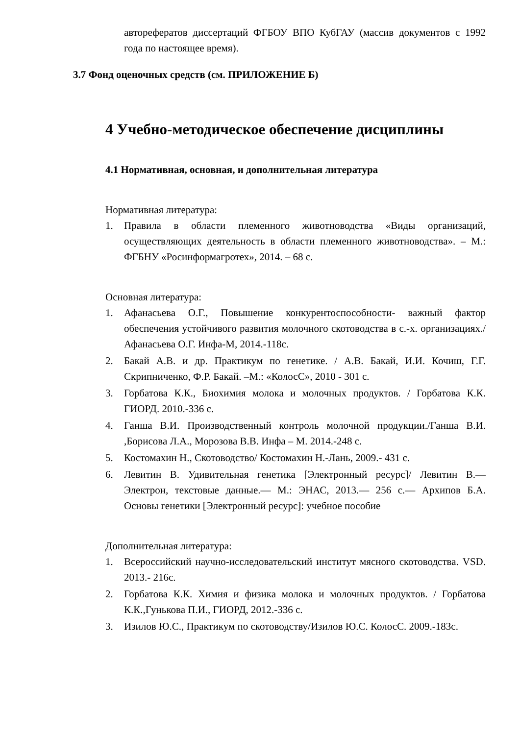авторефератов диссертаций ФГБОУ ВПО КубГАУ (массив документов с 1992 года по настоящее время).
3.7 Фонд оценочных средств (см. ПРИЛОЖЕНИЕ Б)
4 Учебно-методическое обеспечение дисциплины
4.1 Нормативная, основная, и дополнительная литература
Нормативная литература:
1. Правила в области племенного животноводства «Виды организаций, осуществляющих деятельность в области племенного животноводства». – М.: ФГБНУ «Росинформагротех», 2014. – 68 с.
Основная литература:
1. Афанасьева О.Г., Повышение конкурентоспособности- важный фактор обеспечения устойчивого развития молочного скотоводства в с.-х. организациях./ Афанасьева О.Г. Инфа-М, 2014.-118с.
2. Бакай А.В. и др. Практикум по генетике. / А.В. Бакай, И.И. Кочиш, Г.Г. Скрипниченко, Ф.Р. Бакай. –М.: «КолосС», 2010 - 301 с.
3. Горбатова К.К., Биохимия молока и молочных продуктов. / Горбатова К.К. ГИОРД. 2010.-336 с.
4. Ганша В.И. Производственный контроль молочной продукции./Ганша В.И. ,Борисова Л.А., Морозова В.В. Инфа – М. 2014.-248 с.
5. Костомахин Н., Скотоводство/ Костомахин Н.-Лань, 2009.- 431 с.
6. Левитин В. Удивительная генетика [Электронный ресурс]/ Левитин В.— Электрон, текстовые данные.— М.: ЭНАС, 2013.— 256 с.— Архипов Б.А. Основы генетики [Электронный ресурс]: учебное пособие
Дополнительная литература:
1. Всероссийский научно-исследовательский институт мясного скотоводства. VSD. 2013.- 216с.
2. Горбатова К.К. Химия и физика молока и молочных продуктов. / Горбатова К.К.,Гунькова П.И., ГИОРД, 2012.-336 с.
3. Изилов Ю.С., Практикум по скотоводству/Изилов Ю.С. КолосС. 2009.-183с.